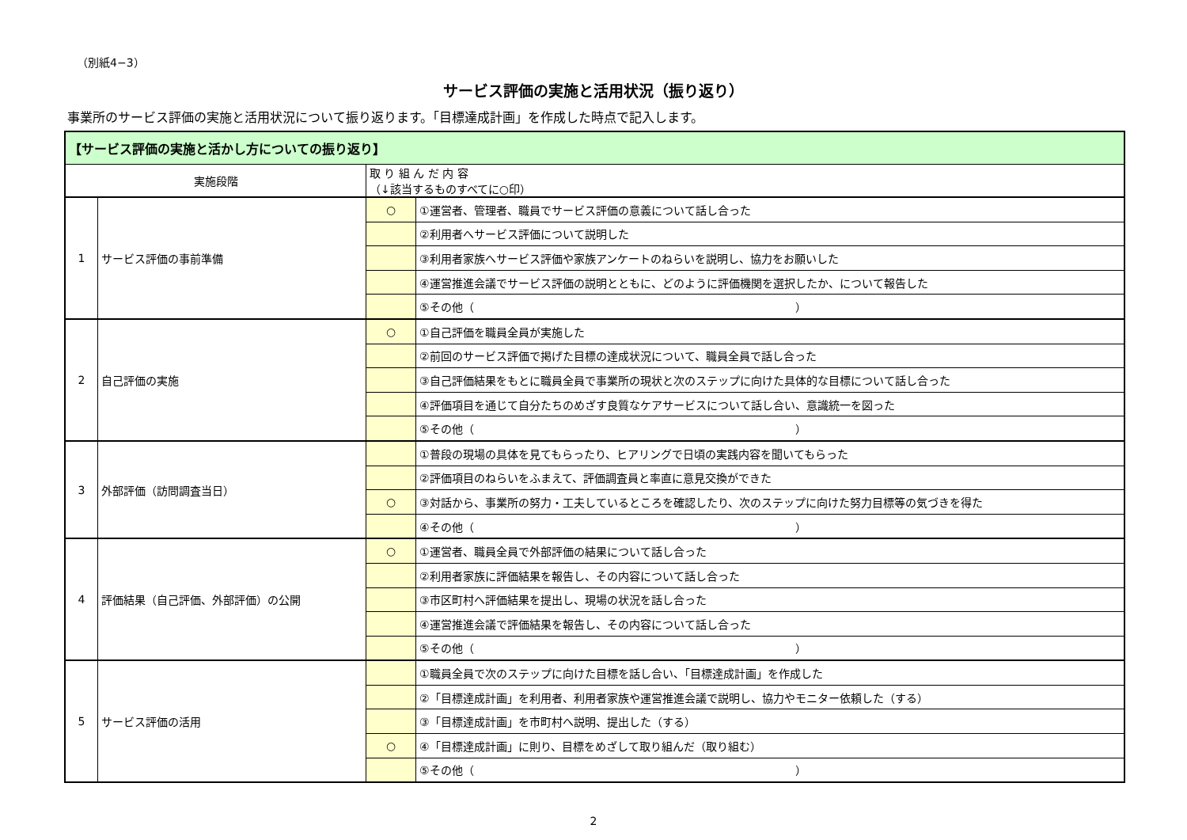（別紙4−3）
サービス評価の実施と活用状況（振り返り）
事業所のサービス評価の実施と活用状況について振り返ります。「目標達成計画」を作成した時点で記入します。
| 【サービス評価の実施と活かし方についての振り返り】 | | | |
| --- | --- | --- | --- |
| 実施段階 | | 取 り 組 ん だ 内 容 （↓該当するものすべてに○印） | |
| 1 | サービス評価の事前準備 | ○ | ①運営者、管理者、職員でサービス評価の意義について話し合った |
| | | | ②利用者へサービス評価について説明した |
| | | | ③利用者家族へサービス評価や家族アンケートのねらいを説明し、協力をお願いした |
| | | | ④運営推進会議でサービス評価の説明とともに、どのように評価機関を選択したか、について報告した |
| | | | ⑤その他（ ） |
| 2 | 自己評価の実施 | ○ | ①自己評価を職員全員が実施した |
| | | | ②前回のサービス評価で掲げた目標の達成状況について、職員全員で話し合った |
| | | | ③自己評価結果をもとに職員全員で事業所の現状と次のステップに向けた具体的な目標について話し合った |
| | | | ④評価項目を通じて自分たちのめざす良質なケアサービスについて話し合い、意識統一を図った |
| | | | ⑤その他（ ） |
| 3 | 外部評価（訪問調査当日） | | ①普段の現場の具体を見てもらったり、ヒアリングで日頃の実践内容を聞いてもらった |
| | | | ②評価項目のねらいをふまえて、評価調査員と率直に意見交換ができた |
| | | ○ | ③対話から、事業所の努力・工夫しているところを確認したり、次のステップに向けた努力目標等の気づきを得た |
| | | | ④その他（ ） |
| 4 | 評価結果（自己評価、外部評価）の公開 | ○ | ①運営者、職員全員で外部評価の結果について話し合った |
| | | | ②利用者家族に評価結果を報告し、その内容について話し合った |
| | | | ③市区町村へ評価結果を提出し、現場の状況を話し合った |
| | | | ④運営推進会議で評価結果を報告し、その内容について話し合った |
| | | | ⑤その他（ ） |
| 5 | サービス評価の活用 | | ①職員全員で次のステップに向けた目標を話し合い、「目標達成計画」を作成した |
| | | | ②「目標達成計画」を利用者、利用者家族や運営推進会議で説明し、協力やモニター依頼した（する） |
| | | | ③「目標達成計画」を市町村へ説明、提出した（する） |
| | | ○ | ④「目標達成計画」に則り、目標をめざして取り組んだ（取り組む） |
| | | | ⑤その他（ ） |
2